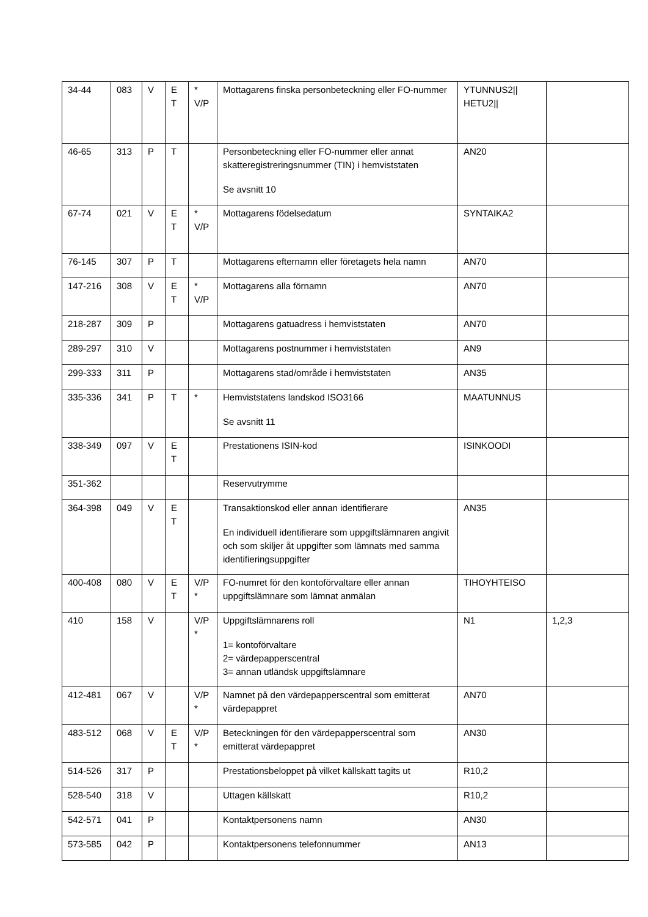| 34-44 | 083 | V | E T | * V/P | Mottagarens finska personbeteckning eller FO-nummer | YTUNNUS2// HETU2// | |
| 46-65 | 313 | P | T | | Personbeteckning eller FO-nummer eller annat skatteregistreringsnummer (TIN) i hemviststaten Se avsnitt 10 | AN20 | |
| 67-74 | 021 | V | E T | * V/P | Mottagarens födelsedatum | SYNTAIKA2 | |
| 76-145 | 307 | P | T | | Mottagarens efternamn eller företagets hela namn | AN70 | |
| 147-216 | 308 | V | E T | * V/P | Mottagarens alla förnamn | AN70 | |
| 218-287 | 309 | P | | | Mottagarens gatuadress i hemviststaten | AN70 | |
| 289-297 | 310 | V | | | Mottagarens postnummer i hemviststaten | AN9 | |
| 299-333 | 311 | P | | | Mottagarens stad/område i hemviststaten | AN35 | |
| 335-336 | 341 | P | T | * | Hemviststatens landskod ISO3166 Se avsnitt 11 | MAATUNNUS | |
| 338-349 | 097 | V | E T | | Prestationens ISIN-kod | ISINKOODI | |
| 351-362 | | | | | Reservutrymme | | |
| 364-398 | 049 | V | E T | | Transaktionskod eller annan identifierare En individuell identifierare som uppgiftslämnaren angivit och som skiljer åt uppgifter som lämnats med samma identifieringsuppgifter | AN35 | |
| 400-408 | 080 | V | E T | V/P * | FO-numret för den kontoförvaltare eller annan uppgiftslämnare som lämnat anmälan | TIHOYHTEISO | |
| 410 | 158 | V | | V/P * | Uppgiftslämnarens roll 1= kontoförvaltare 2= värdepapperscentral 3= annan utländsk uppgiftslämnare | N1 | 1,2,3 |
| 412-481 | 067 | V | | V/P * | Namnet på den värdepapperscentral som emitterat värdepappret | AN70 | |
| 483-512 | 068 | V | E T | V/P * | Beteckningen för den värdepapperscentral som emitterat värdepappret | AN30 | |
| 514-526 | 317 | P | | | Prestationsbeloppet på vilket källskatt tagits ut | R10,2 | |
| 528-540 | 318 | V | | | Uttagen källskatt | R10,2 | |
| 542-571 | 041 | P | | | Kontaktpersonens namn | AN30 | |
| 573-585 | 042 | P | | | Kontaktpersonens telefonnummer | AN13 | |